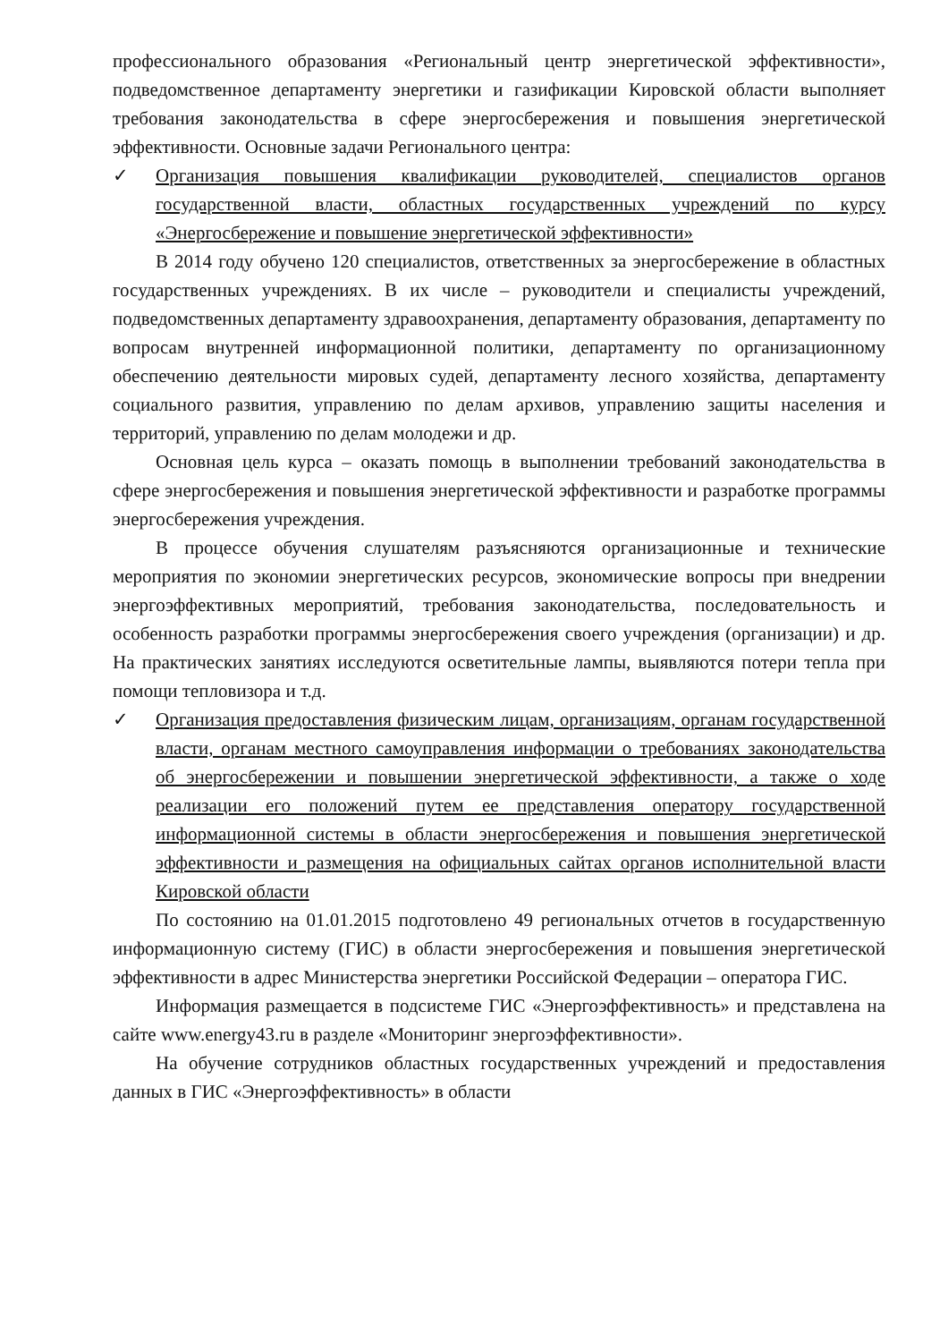профессионального образования «Региональный центр энергетической эффективности», подведомственное департаменту энергетики и газификации Кировской области выполняет требования законодательства в сфере энергосбережения и повышения энергетической эффективности. Основные задачи Регионального центра:
✓ Организация повышения квалификации руководителей, специалистов органов государственной власти, областных государственных учреждений по курсу «Энергосбережение и повышение энергетической эффективности»
В 2014 году обучено 120 специалистов, ответственных за энергосбережение в областных государственных учреждениях. В их числе – руководители и специалисты учреждений, подведомственных департаменту здравоохранения, департаменту образования, департаменту по вопросам внутренней информационной политики, департаменту по организационному обеспечению деятельности мировых судей, департаменту лесного хозяйства, департаменту социального развития, управлению по делам архивов, управлению защиты населения и территорий, управлению по делам молодежи и др.
Основная цель курса – оказать помощь в выполнении требований законодательства в сфере энергосбережения и повышения энергетической эффективности и разработке программы энергосбережения учреждения.
В процессе обучения слушателям разъясняются организационные и технические мероприятия по экономии энергетических ресурсов, экономические вопросы при внедрении энергоэффективных мероприятий, требования законодательства, последовательность и особенность разработки программы энергосбережения своего учреждения (организации) и др. На практических занятиях исследуются осветительные лампы, выявляются потери тепла при помощи тепловизора и т.д.
✓ Организация предоставления физическим лицам, организациям, органам государственной власти, органам местного самоуправления информации о требованиях законодательства об энергосбережении и повышении энергетической эффективности, а также о ходе реализации его положений путем ее представления оператору государственной информационной системы в области энергосбережения и повышения энергетической эффективности и размещения на официальных сайтах органов исполнительной власти Кировской области
По состоянию на 01.01.2015 подготовлено 49 региональных отчетов в государственную информационную систему (ГИС) в области энергосбережения и повышения энергетической эффективности в адрес Министерства энергетики Российской Федерации – оператора ГИС.
Информация размещается в подсистеме ГИС «Энергоэффективность» и представлена на сайте www.energy43.ru в разделе «Мониторинг энергоэффективности».
На обучение сотрудников областных государственных учреждений и предоставления данных в ГИС «Энергоэффективность» в области